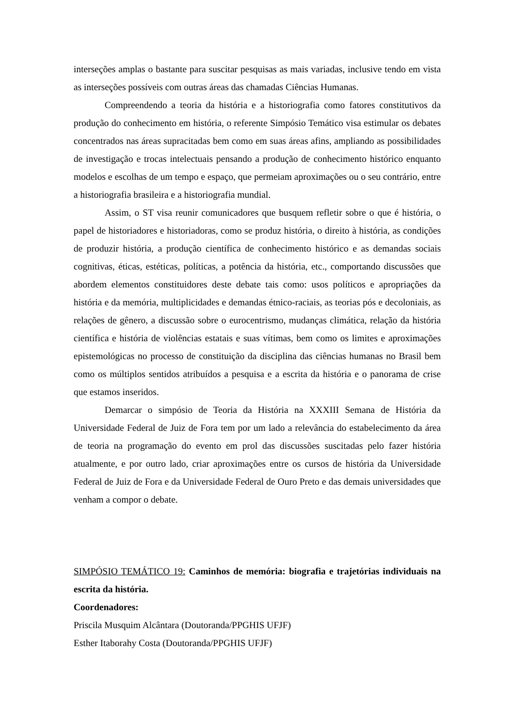interseções amplas o bastante para suscitar pesquisas as mais variadas, inclusive tendo em vista as interseções possíveis com outras áreas das chamadas Ciências Humanas.
Compreendendo a teoria da história e a historiografia como fatores constitutivos da produção do conhecimento em história, o referente Simpósio Temático visa estimular os debates concentrados nas áreas supracitadas bem como em suas áreas afins, ampliando as possibilidades de investigação e trocas intelectuais pensando a produção de conhecimento histórico enquanto modelos e escolhas de um tempo e espaço, que permeiam aproximações ou o seu contrário, entre a historiografia brasileira e a historiografia mundial.
Assim, o ST visa reunir comunicadores que busquem refletir sobre o que é história, o papel de historiadores e historiadoras, como se produz história, o direito à história, as condições de produzir história, a produção científica de conhecimento histórico e as demandas sociais cognitivas, éticas, estéticas, políticas, a potência da história, etc., comportando discussões que abordem elementos constituidores deste debate tais como: usos políticos e apropriações da história e da memória, multiplicidades e demandas étnico-raciais, as teorias pós e decoloniais, as relações de gênero, a discussão sobre o eurocentrismo, mudanças climática, relação da história científica e história de violências estatais e suas vítimas, bem como os limites e aproximações epistemológicas no processo de constituição da disciplina das ciências humanas no Brasil bem como os múltiplos sentidos atribuídos a pesquisa e a escrita da história e o panorama de crise que estamos inseridos.
Demarcar o simpósio de Teoria da História na XXXIII Semana de História da Universidade Federal de Juiz de Fora tem por um lado a relevância do estabelecimento da área de teoria na programação do evento em prol das discussões suscitadas pelo fazer história atualmente, e por outro lado, criar aproximações entre os cursos de história da Universidade Federal de Juiz de Fora e da Universidade Federal de Ouro Preto e das demais universidades que venham a compor o debate.
SIMPÓSIO TEMÁTICO 19: Caminhos de memória: biografia e trajetórias individuais na escrita da história.
Coordenadores:
Priscila Musquim Alcântara (Doutoranda/PPGHIS UFJF)
Esther Itaborahy Costa (Doutoranda/PPGHIS UFJF)